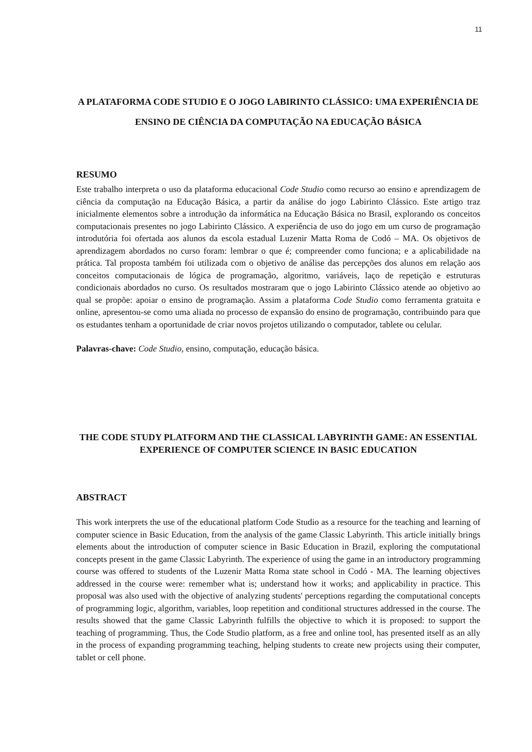11
A PLATAFORMA CODE STUDIO E O JOGO LABIRINTO CLÁSSICO: UMA EXPERIÊNCIA DE ENSINO DE CIÊNCIA DA COMPUTAÇÃO NA EDUCAÇÃO BÁSICA
RESUMO
Este trabalho interpreta o uso da plataforma educacional Code Studio como recurso ao ensino e aprendizagem de ciência da computação na Educação Básica, a partir da análise do jogo Labirinto Clássico. Este artigo traz inicialmente elementos sobre a introdução da informática na Educação Básica no Brasil, explorando os conceitos computacionais presentes no jogo Labirinto Clássico. A experiência de uso do jogo em um curso de programação introdutória foi ofertada aos alunos da escola estadual Luzenir Matta Roma de Codó – MA. Os objetivos de aprendizagem abordados no curso foram: lembrar o que é; compreender como funciona; e a aplicabilidade na prática. Tal proposta também foi utilizada com o objetivo de análise das percepções dos alunos em relação aos conceitos computacionais de lógica de programação, algoritmo, variáveis, laço de repetição e estruturas condicionais abordados no curso. Os resultados mostraram que o jogo Labirinto Clássico atende ao objetivo ao qual se propõe: apoiar o ensino de programação. Assim a plataforma Code Studio como ferramenta gratuita e online, apresentou-se como uma aliada no processo de expansão do ensino de programação, contribuindo para que os estudantes tenham a oportunidade de criar novos projetos utilizando o computador, tablete ou celular.
Palavras-chave: Code Studio, ensino, computação, educação básica.
THE CODE STUDY PLATFORM AND THE CLASSICAL LABYRINTH GAME: AN ESSENTIAL EXPERIENCE OF COMPUTER SCIENCE IN BASIC EDUCATION
ABSTRACT
This work interprets the use of the educational platform Code Studio as a resource for the teaching and learning of computer science in Basic Education, from the analysis of the game Classic Labyrinth. This article initially brings elements about the introduction of computer science in Basic Education in Brazil, exploring the computational concepts present in the game Classic Labyrinth. The experience of using the game in an introductory programming course was offered to students of the Luzenir Matta Roma state school in Codó - MA. The learning objectives addressed in the course were: remember what is; understand how it works; and applicability in practice. This proposal was also used with the objective of analyzing students' perceptions regarding the computational concepts of programming logic, algorithm, variables, loop repetition and conditional structures addressed in the course. The results showed that the game Classic Labyrinth fulfills the objective to which it is proposed: to support the teaching of programming. Thus, the Code Studio platform, as a free and online tool, has presented itself as an ally in the process of expanding programming teaching, helping students to create new projects using their computer, tablet or cell phone.